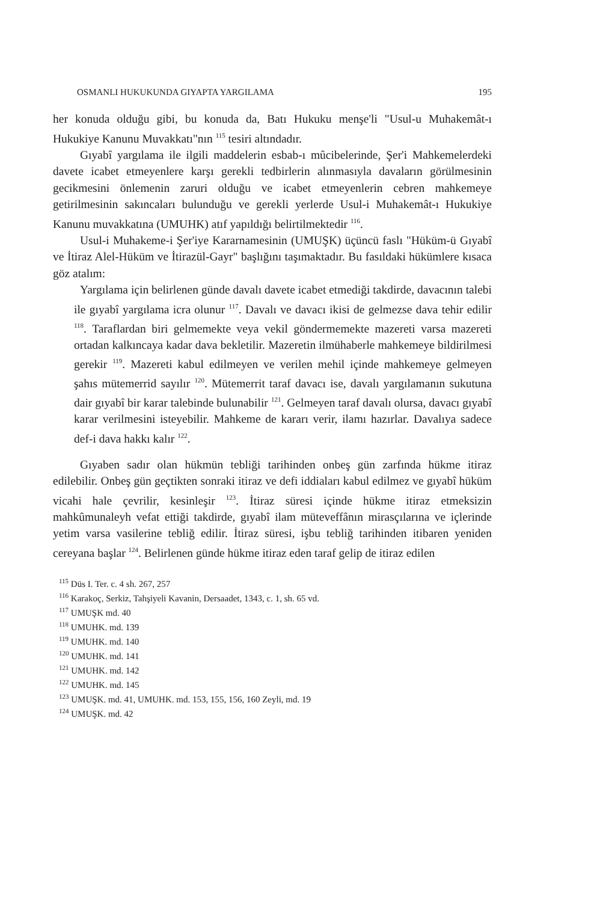OSMANLI HUKUKUNDA GIYAPTA YARGILAMA 195
her konuda olduğu gibi, bu konuda da, Batı Hukuku menşe'li "Usul-u Muhakemât-ı Hukukiye Kanunu Muvakkatı"nın <sup>115</sup> tesiri altındadır.
Gıyabî yargılama ile ilgili maddelerin esbab-ı mûcibelerinde, Şer'i Mahkemelerdeki davete icabet etmeyenlere karşı gerekli tedbirlerin alınmasıyla davaların görülmesinin gecikmesini önlemenin zaruri olduğu ve icabet etmeyenlerin cebren mahkemeye getirilmesinin sakıncaları bulunduğu ve gerekli yerlerde Usul-i Muhakemât-ı Hukukiye Kanunu muvakkatına (UMUHK) atıf yapıldığı belirtilmektedir <sup>116</sup>.
Usul-i Muhakeme-i Şer'iye Kararnamesinin (UMUŞK) üçüncü faslı "Hüküm-ü Gıyabî ve İtiraz Alel-Hüküm ve İtirazül-Gayr" başlığını taşımaktadır. Bu fasıldaki hükümlere kısaca göz atalım:
Yargılama için belirlenen günde davalı davete icabet etmediği takdirde, davacının talebi ile gıyabî yargılama icra olunur <sup>117</sup>. Davalı ve davacı ikisi de gelmezse dava tehir edilir <sup>118</sup>. Taraflardan biri gelmemekte veya vekil göndermemekte mazereti varsa mazereti ortadan kalkıncaya kadar dava bekletilir. Mazeretin ilmühaberle mahkemeye bildirilmesi gerekir <sup>119</sup>. Mazereti kabul edilmeyen ve verilen mehil içinde mahkemeye gelmeyen şahıs mütemerrid sayılır <sup>120</sup>. Mütemerrit taraf davacı ise, davalı yargılamanın sukutuna dair gıyabî bir karar talebinde bulunabilir <sup>121</sup>. Gelmeyen taraf davalı olursa, davacı gıyabî karar verilmesini isteyebilir. Mahkeme de kararı verir, ilamı hazırlar. Davalıya sadece def-i dava hakkı kalır <sup>122</sup>.
Gıyaben sadır olan hükmün tebliği tarihinden onbeş gün zarfında hükme itiraz edilebilir. Onbeş gün geçtikten sonraki itiraz ve defi iddiaları kabul edilmez ve gıyabî hüküm vicahi hale çevrilir, kesinleşir <sup>123</sup>. İtiraz süresi içinde hükme itiraz etmeksizin mahkûmunaleyh vefat ettiği takdirde, gıyabî ilam müteveffânın mirasçılarına ve içlerinde yetim varsa vasilerine tebliğ edilir. İtiraz süresi, işbu tebliğ tarihinden itibaren yeniden cereyana başlar <sup>124</sup>. Belirlenen günde hükme itiraz eden taraf gelip de itiraz edilen
<sup>115</sup> Düs I. Ter. c. 4 sh. 267, 257
<sup>116</sup> Karakoç, Serkiz, Tahşiyeli Kavanin, Dersaadet, 1343, c. 1, sh. 65 vd.
<sup>117</sup> UMUŞK md. 40
<sup>118</sup> UMUHK. md. 139
<sup>119</sup> UMUHK. md. 140
<sup>120</sup> UMUHK. md. 141
<sup>121</sup> UMUHK. md. 142
<sup>122</sup> UMUHK. md. 145
<sup>123</sup> UMUŞK. md. 41, UMUHK. md. 153, 155, 156, 160 Zeyli, md. 19
<sup>124</sup> UMUŞK. md. 42